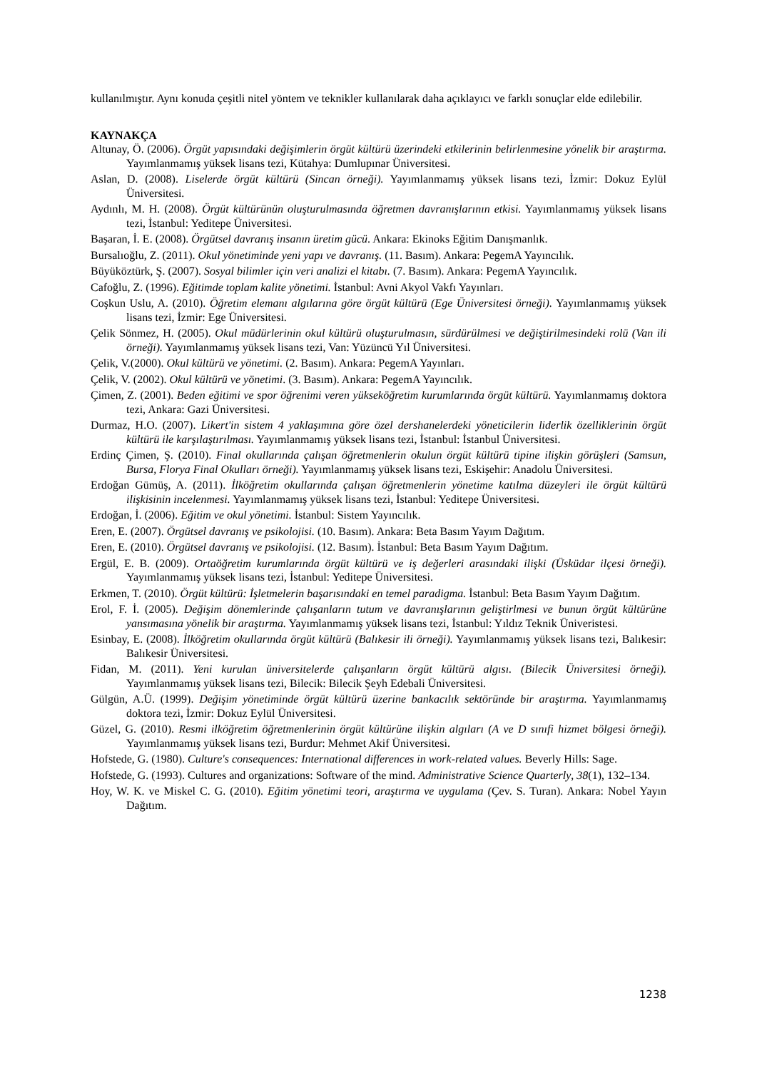kullanılmıştır. Aynı konuda çeşitli nitel yöntem ve teknikler kullanılarak daha açıklayıcı ve farklı sonuçlar elde edilebilir.
KAYNAKÇA
Altunay, Ö. (2006). Örgüt yapısındaki değişimlerin örgüt kültürü üzerindeki etkilerinin belirlenmesine yönelik bir araştırma. Yayımlanmamış yüksek lisans tezi, Kütahya: Dumlupınar Üniversitesi.
Aslan, D. (2008). Liselerde örgüt kültürü (Sincan örneği). Yayımlanmamış yüksek lisans tezi, İzmir: Dokuz Eylül Üniversitesi.
Aydınlı, M. H. (2008). Örgüt kültürünün oluşturulmasında öğretmen davranışlarının etkisi. Yayımlanmamış yüksek lisans tezi, İstanbul: Yeditepe Üniversitesi.
Başaran, İ. E. (2008). Örgütsel davranış insanın üretim gücü. Ankara: Ekinoks Eğitim Danışmanlık.
Bursalıoğlu, Z. (2011). Okul yönetiminde yeni yapı ve davranış. (11. Basım). Ankara: PegemA Yayıncılık.
Büyüköztürk, Ş. (2007). Sosyal bilimler için veri analizi el kitabı. (7. Basım). Ankara: PegemA Yayıncılık.
Cafoğlu, Z. (1996). Eğitimde toplam kalite yönetimi. İstanbul: Avni Akyol Vakfı Yayınları.
Coşkun Uslu, A. (2010). Öğretim elemanı algılarına göre örgüt kültürü (Ege Üniversitesi örneği). Yayımlanmamış yüksek lisans tezi, İzmir: Ege Üniversitesi.
Çelik Sönmez, H. (2005). Okul müdürlerinin okul kültürü oluşturulmasın, sürdürülmesi ve değiştirilmesindeki rolü (Van ili örneği). Yayımlanmamış yüksek lisans tezi, Van: Yüzüncü Yıl Üniversitesi.
Çelik, V.(2000). Okul kültürü ve yönetimi. (2. Basım). Ankara: PegemA Yayınları.
Çelik, V. (2002). Okul kültürü ve yönetimi. (3. Basım). Ankara: PegemA Yayıncılık.
Çimen, Z. (2001). Beden eğitimi ve spor öğrenimi veren yükseköğretim kurumlarında örgüt kültürü. Yayımlanmamış doktora tezi, Ankara: Gazi Üniversitesi.
Durmaz, H.O. (2007). Likert'in sistem 4 yaklaşımına göre özel dershanelerdeki yöneticilerin liderlik özelliklerinin örgüt kültürü ile karşılaştırılması. Yayımlanmamış yüksek lisans tezi, İstanbul: İstanbul Üniversitesi.
Erdinç Çimen, Ş. (2010). Final okullarında çalışan öğretmenlerin okulun örgüt kültürü tipine ilişkin görüşleri (Samsun, Bursa, Florya Final Okulları örneği). Yayımlanmamış yüksek lisans tezi, Eskişehir: Anadolu Üniversitesi.
Erdoğan Gümüş, A. (2011). İlköğretim okullarında çalışan öğretmenlerin yönetime katılma düzeyleri ile örgüt kültürü ilişkisinin incelenmesi. Yayımlanmamış yüksek lisans tezi, İstanbul: Yeditepe Üniversitesi.
Erdoğan, İ. (2006). Eğitim ve okul yönetimi. İstanbul: Sistem Yayıncılık.
Eren, E. (2007). Örgütsel davranış ve psikolojisi. (10. Basım). Ankara: Beta Basım Yayım Dağıtım.
Eren, E. (2010). Örgütsel davranış ve psikolojisi. (12. Basım). İstanbul: Beta Basım Yayım Dağıtım.
Ergül, E. B. (2009). Ortaöğretim kurumlarında örgüt kültürü ve iş değerleri arasındaki ilişki (Üsküdar ilçesi örneği). Yayımlanmamış yüksek lisans tezi, İstanbul: Yeditepe Üniversitesi.
Erkmen, T. (2010). Örgüt kültürü: İşletmelerin başarısındaki en temel paradigma. İstanbul: Beta Basım Yayım Dağıtım.
Erol, F. İ. (2005). Değişim dönemlerinde çalışanların tutum ve davranışlarının geliştirlmesi ve bunun örgüt kültürüne yansımasına yönelik bir araştırma. Yayımlanmamış yüksek lisans tezi, İstanbul: Yıldız Teknik Üniveristesi.
Esinbay, E. (2008). İlköğretim okullarında örgüt kültürü (Balıkesir ili örneği). Yayımlanmamış yüksek lisans tezi, Balıkesir: Balıkesir Üniversitesi.
Fidan, M. (2011). Yeni kurulan üniversitelerde çalışanların örgüt kültürü algısı. (Bilecik Üniversitesi örneği). Yayımlanmamış yüksek lisans tezi, Bilecik: Bilecik Şeyh Edebali Üniversitesi.
Gülgün, A.Ü. (1999). Değişim yönetiminde örgüt kültürü üzerine bankacılık sektöründe bir araştırma. Yayımlanmamış doktora tezi, İzmir: Dokuz Eylül Üniversitesi.
Güzel, G. (2010). Resmi ilköğretim öğretmenlerinin örgüt kültürüne ilişkin algıları (A ve D sınıfi hizmet bölgesi örneği). Yayımlanmamış yüksek lisans tezi, Burdur: Mehmet Akif Üniversitesi.
Hofstede, G. (1980). Culture's consequences: International differences in work-related values. Beverly Hills: Sage.
Hofstede, G. (1993). Cultures and organizations: Software of the mind. Administrative Science Quarterly, 38(1), 132–134.
Hoy, W. K. ve Miskel C. G. (2010). Eğitim yönetimi teori, araştırma ve uygulama (Çev. S. Turan). Ankara: Nobel Yayın Dağıtım.
1238